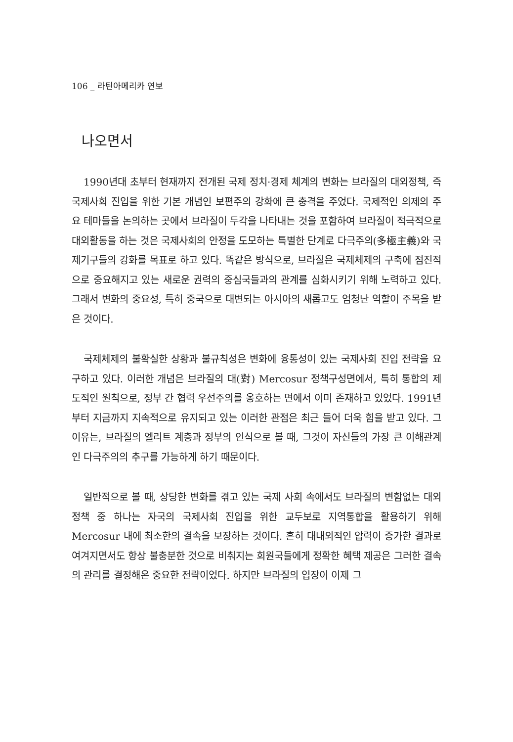106 _ 라틴아메리카 연보
나오면서
1990년대 초부터 현재까지 전개된 국제 정치·경제 체계의 변화는 브라질의 대외정책, 즉 국제사회 진입을 위한 기본 개념인 보편주의 강화에 큰 충격을 주었다. 국제적인 의제의 주요 테마들을 논의하는 곳에서 브라질이 두각을 나타내는 것을 포함하여 브라질이 적극적으로 대외활동을 하는 것은 국제사회의 안정을 도모하는 특별한 단계로 다극주의(多極主義)와 국제기구들의 강화를 목표로 하고 있다. 똑같은 방식으로, 브라질은 국제체제의 구축에 점진적으로 중요해지고 있는 새로운 권력의 중심국들과의 관계를 심화시키기 위해 노력하고 있다. 그래서 변화의 중요성, 특히 중국으로 대변되는 아시아의 새롭고도 엄청난 역할이 주목을 받은 것이다.
국제체제의 불확실한 상황과 불규칙성은 변화에 융통성이 있는 국제사회 진입 전략을 요구하고 있다. 이러한 개념은 브라질의 대(對) Mercosur 정책구성면에서, 특히 통합의 제도적인 원칙으로, 정부 간 협력 우선주의를 옹호하는 면에서 이미 존재하고 있었다. 1991년부터 지금까지 지속적으로 유지되고 있는 이러한 관점은 최근 들어 더욱 힘을 받고 있다. 그 이유는, 브라질의 엘리트 계층과 정부의 인식으로 볼 때, 그것이 자신들의 가장 큰 이해관계인 다극주의의 추구를 가능하게 하기 때문이다.
일반적으로 볼 때, 상당한 변화를 겪고 있는 국제 사회 속에서도 브라질의 변함없는 대외정책 중 하나는 자국의 국제사회 진입을 위한 교두보로 지역통합을 활용하기 위해 Mercosur 내에 최소한의 결속을 보장하는 것이다. 흔히 대내외적인 압력이 증가한 결과로 여겨지면서도 항상 불충분한 것으로 비춰지는 회원국들에게 정확한 혜택 제공은 그러한 결속의 관리를 결정해온 중요한 전략이었다. 하지만 브라질의 입장이 이제 그